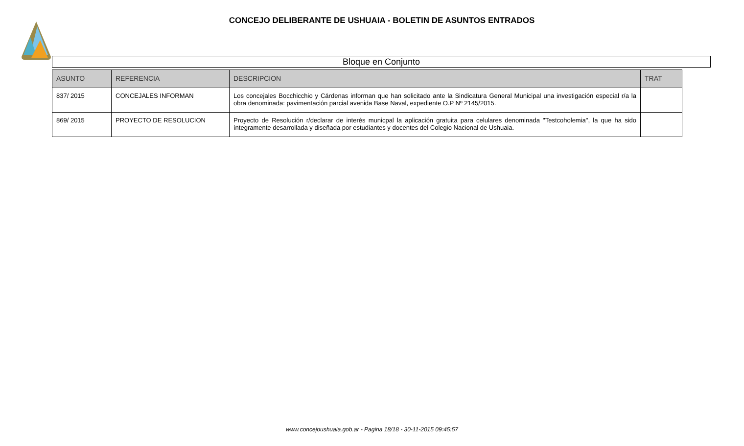CONCEJO DELIBERANTE DE USHUAIA - BOLETIN DE ASUNTOS ENTRADOS
Bloque en Conjunto
| ASUNTO | REFERENCIA | DESCRIPCION | TRAT |
| --- | --- | --- | --- |
| 837/ 2015 | CONCEJALES INFORMAN | Los concejales Bocchicchio y Cárdenas informan que han solicitado ante la Sindicatura General Municipal una investigación especial r/a la obra denominada: pavimentación parcial avenida Base Naval, expediente O.P Nº 2145/2015. | |
| 869/ 2015 | PROYECTO DE RESOLUCION | Proyecto de Resolución r/declarar de interés municpal la aplicación gratuita para celulares denominada "Testcoholemia", la que ha sido íntegramente desarrollada y diseñada por estudiantes y docentes del Colegio Nacional de Ushuaia. | |
www.concejoushuaia.gob.ar - Pagina 18/18 - 30-11-2015 09:45:57